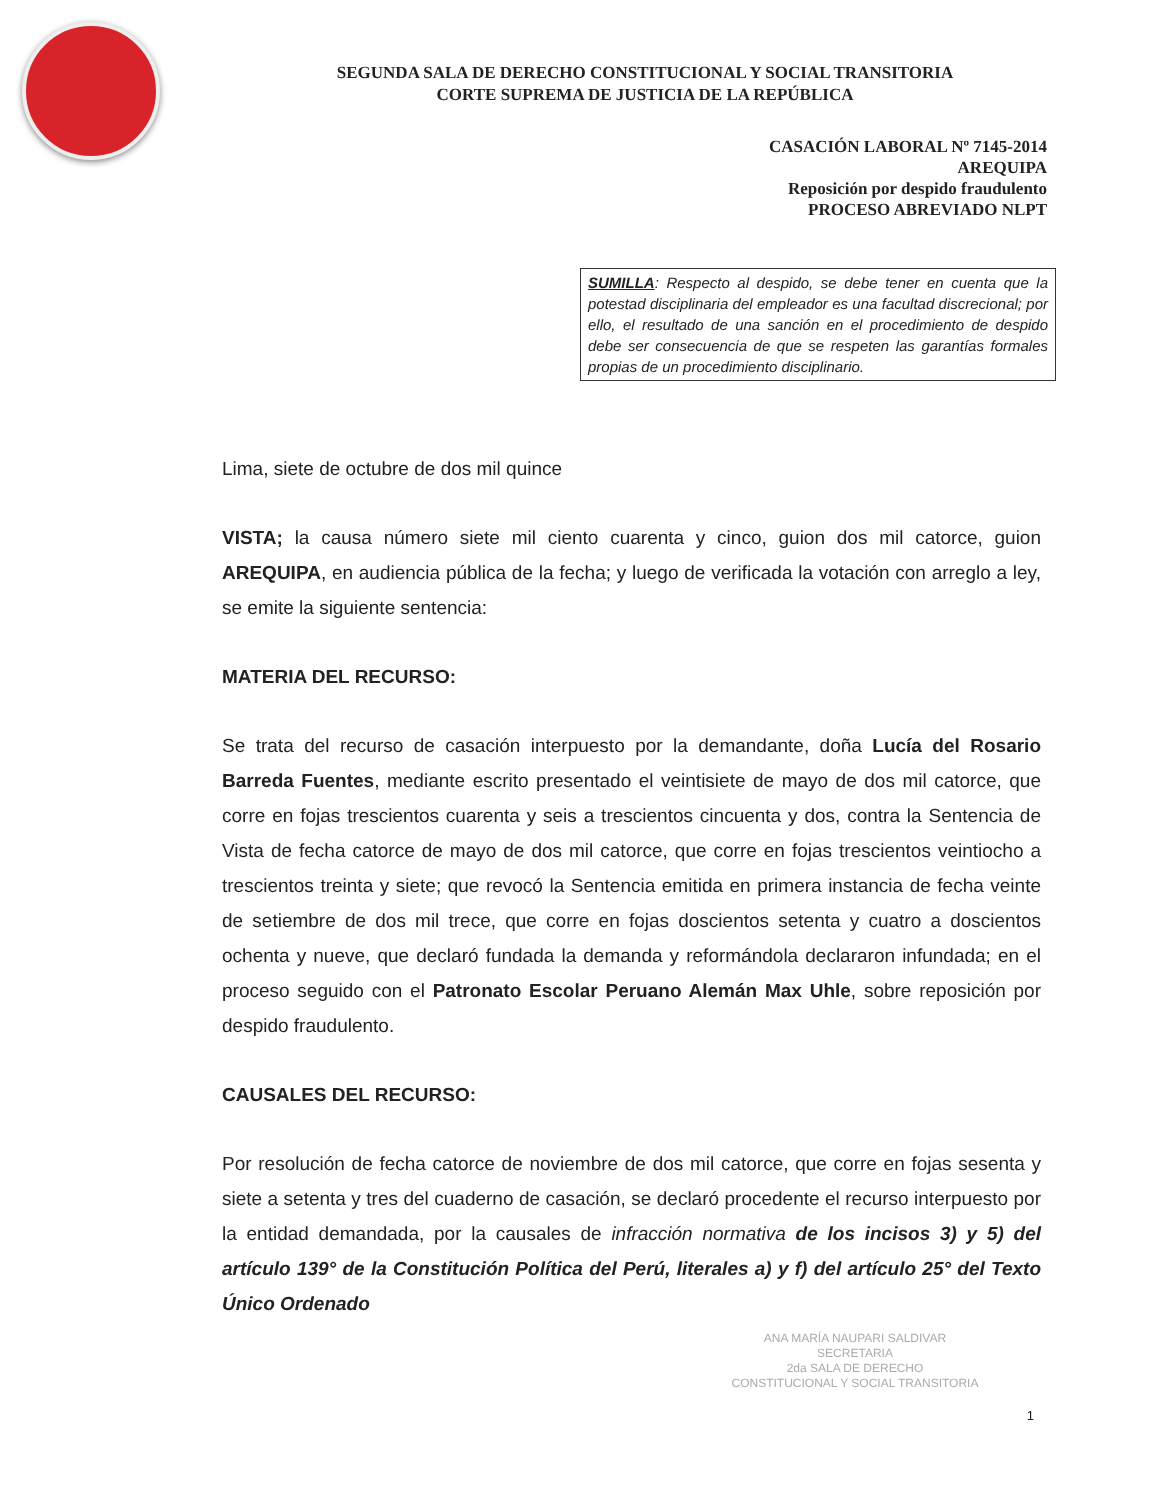SEGUNDA SALA DE DERECHO CONSTITUCIONAL Y SOCIAL TRANSITORIA
CORTE SUPREMA DE JUSTICIA DE LA REPÚBLICA
CASACIÓN LABORAL Nº 7145-2014
AREQUIPA
Reposición por despido fraudulento
PROCESO ABREVIADO NLPT
SUMILLA: Respecto al despido, se debe tener en cuenta que la potestad disciplinaria del empleador es una facultad discrecional; por ello, el resultado de una sanción en el procedimiento de despido debe ser consecuencia de que se respeten las garantías formales propias de un procedimiento disciplinario.
Lima, siete de octubre de dos mil quince
VISTA; la causa número siete mil ciento cuarenta y cinco, guion dos mil catorce, guion AREQUIPA, en audiencia pública de la fecha; y luego de verificada la votación con arreglo a ley, se emite la siguiente sentencia:
MATERIA DEL RECURSO:
Se trata del recurso de casación interpuesto por la demandante, doña Lucía del Rosario Barreda Fuentes, mediante escrito presentado el veintisiete de mayo de dos mil catorce, que corre en fojas trescientos cuarenta y seis a trescientos cincuenta y dos, contra la Sentencia de Vista de fecha catorce de mayo de dos mil catorce, que corre en fojas trescientos veintiocho a trescientos treinta y siete; que revocó la Sentencia emitida en primera instancia de fecha veinte de setiembre de dos mil trece, que corre en fojas doscientos setenta y cuatro a doscientos ochenta y nueve, que declaró fundada la demanda y reformándola declararon infundada; en el proceso seguido con el Patronato Escolar Peruano Alemán Max Uhle, sobre reposición por despido fraudulento.
CAUSALES DEL RECURSO:
Por resolución de fecha catorce de noviembre de dos mil catorce, que corre en fojas sesenta y siete a setenta y tres del cuaderno de casación, se declaró procedente el recurso interpuesto por la entidad demandada, por la causales de infracción normativa de los incisos 3) y 5) del artículo 139° de la Constitución Política del Perú, literales a) y f) del artículo 25° del Texto Único Ordenado
ANA MARÍA NAUPARI SALDIVAR
SECRETARIA
2da SALA DE DERECHO
CONSTITUCIONAL Y SOCIAL TRANSITORIA
1